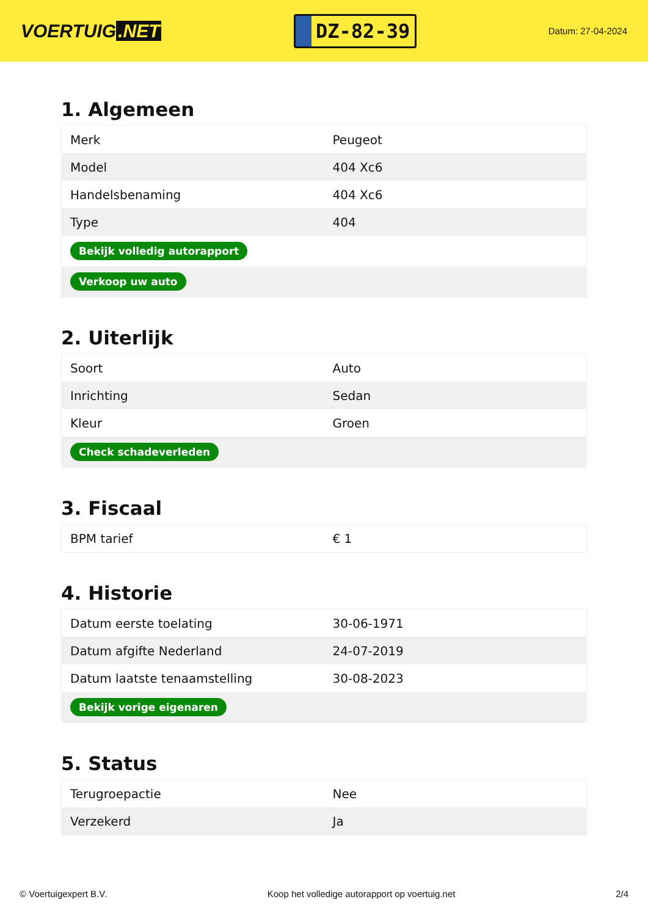VOERTUIG.NET
DZ-82-39
Datum: 27-04-2024
1. Algemeen
| Merk | Peugeot |
| Model | 404 Xc6 |
| Handelsbenaming | 404 Xc6 |
| Type | 404 |
| Bekijk volledig autorapport | |
| Verkoop uw auto | |
2. Uiterlijk
| Soort | Auto |
| Inrichting | Sedan |
| Kleur | Groen |
| Check schadeverleden | |
3. Fiscaal
| BPM tarief | € 1 |
4. Historie
| Datum eerste toelating | 30-06-1971 |
| Datum afgifte Nederland | 24-07-2019 |
| Datum laatste tenaamstelling | 30-08-2023 |
| Bekijk vorige eigenaren | |
5. Status
| Terugroepactie | Nee |
| Verzekerd | Ja |
© Voertuigexpert B.V. Koop het volledige autorapport op voertuig.net 2/4